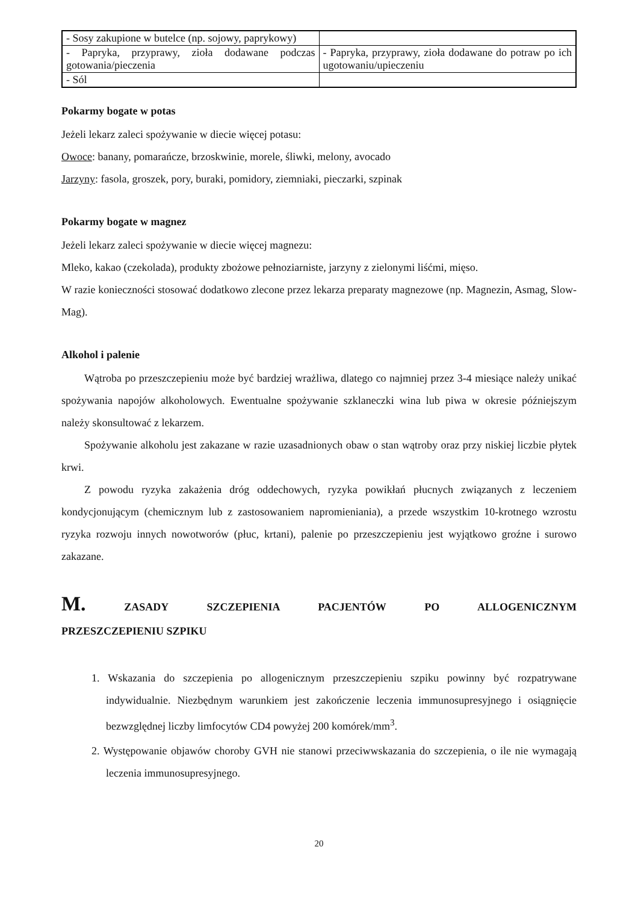| - Sosy zakupione w butelce (np. sojowy, paprykowy) | |
| - Papryka, przyprawy, zioła dodawane podczas gotowania/pieczenia | - Papryka, przyprawy, zioła dodawane do potraw po ich ugotowaniu/upieczeniu |
| - Sól | |
Pokarmy bogate w potas
Jeżeli lekarz zaleci spożywanie w diecie więcej potasu:
Owoce: banany, pomarańcze, brzoskwinie, morele, śliwki, melony, avocado
Jarzyny: fasola, groszek, pory, buraki, pomidory, ziemniaki, pieczarki, szpinak
Pokarmy bogate w magnez
Jeżeli lekarz zaleci spożywanie w diecie więcej magnezu:
Mleko, kakao (czekolada), produkty zbożowe pełnoziarniste, jarzyny z zielonymi liśćmi, mięso.
W razie konieczności stosować dodatkowo zlecone przez lekarza preparaty magnezowe (np. Magnezin, Asmag, Slow-Mag).
Alkohol i palenie
Wątroba po przeszczepieniu może być bardziej wrażliwa, dlatego co najmniej przez 3-4 miesiące należy unikać spożywania napojów alkoholowych. Ewentualne spożywanie szklaneczki wina lub piwa w okresie późniejszym należy skonsultować z lekarzem.
Spożywanie alkoholu jest zakazane w razie uzasadnionych obaw o stan wątroby oraz przy niskiej liczbie płytek krwi.
Z powodu ryzyka zakażenia dróg oddechowych, ryzyka powikłań płucnych związanych z leczeniem kondycjonującym (chemicznym lub z zastosowaniem napromieniania), a przede wszystkim 10-krotnego wzrostu ryzyka rozwoju innych nowotworów (płuc, krtani), palenie po przeszczepieniu jest wyjątkowo groźne i surowo zakazane.
M. ZASADY SZCZEPIENIA PACJENTÓW PO ALLOGENICZNYM
PRZESZCZEPIENIU SZPIKU
1. Wskazania do szczepienia po allogenicznym przeszczepieniu szpiku powinny być rozpatrywane indywidualnie. Niezbędnym warunkiem jest zakończenie leczenia immunosupresyjnego i osiągnięcie bezwzględnej liczby limfocytów CD4 powyżej 200 komórek/mm<sup>3</sup>.
2. Występowanie objawów choroby GVH nie stanowi przeciwwskazania do szczepienia, o ile nie wymagają leczenia immunosupresyjnego.
20